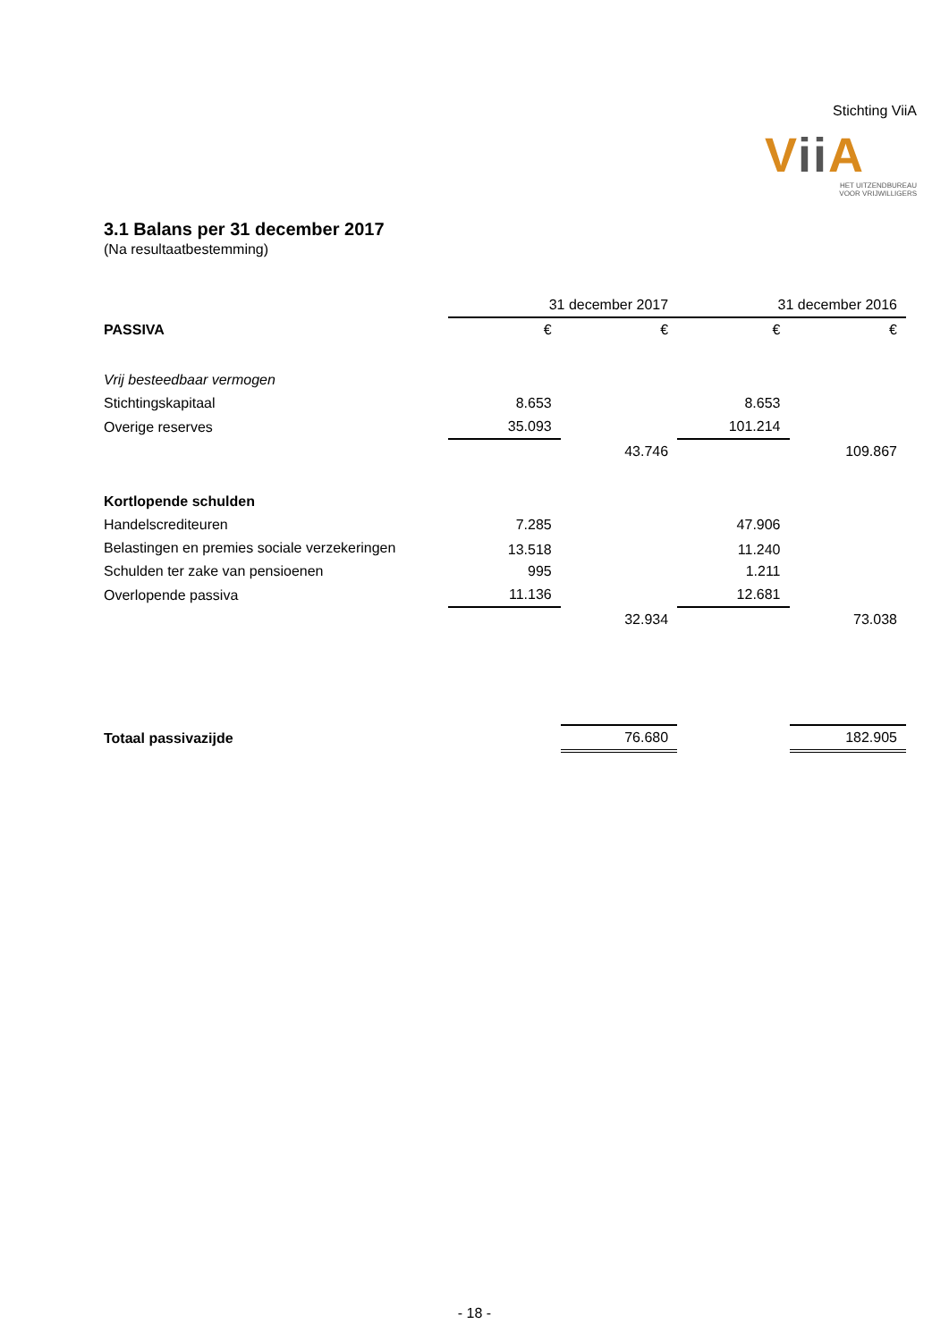Stichting ViiA
Vii A
HET UITZENDBUREAU
VOOR VRIJWILLIGERS
3.1 Balans per 31 december 2017
(Na resultaatbestemming)
| | 31 december 2017 | | 31 december 2016 | |
| --- | --- | --- | --- | --- |
| PASSIVA | € | € | € | € |
| Vrij besteedbaar vermogen | | | | |
| Stichtingskapitaal | 8.653 | | 8.653 | |
| Overige reserves | 35.093 | | 101.214 | |
| | | 43.746 | | 109.867 |
| Kortlopende schulden | | | | |
| Handelscrediteuren | 7.285 | | 47.906 | |
| Belastingen en premies sociale verzekeringen | 13.518 | | 11.240 | |
| Schulden ter zake van pensioenen | 995 | | 1.211 | |
| Overlopende passiva | 11.136 | | 12.681 | |
| | | 32.934 | | 73.038 |
| Totaal passivazijde | | 76.680 | | 182.905 |
- 18 -